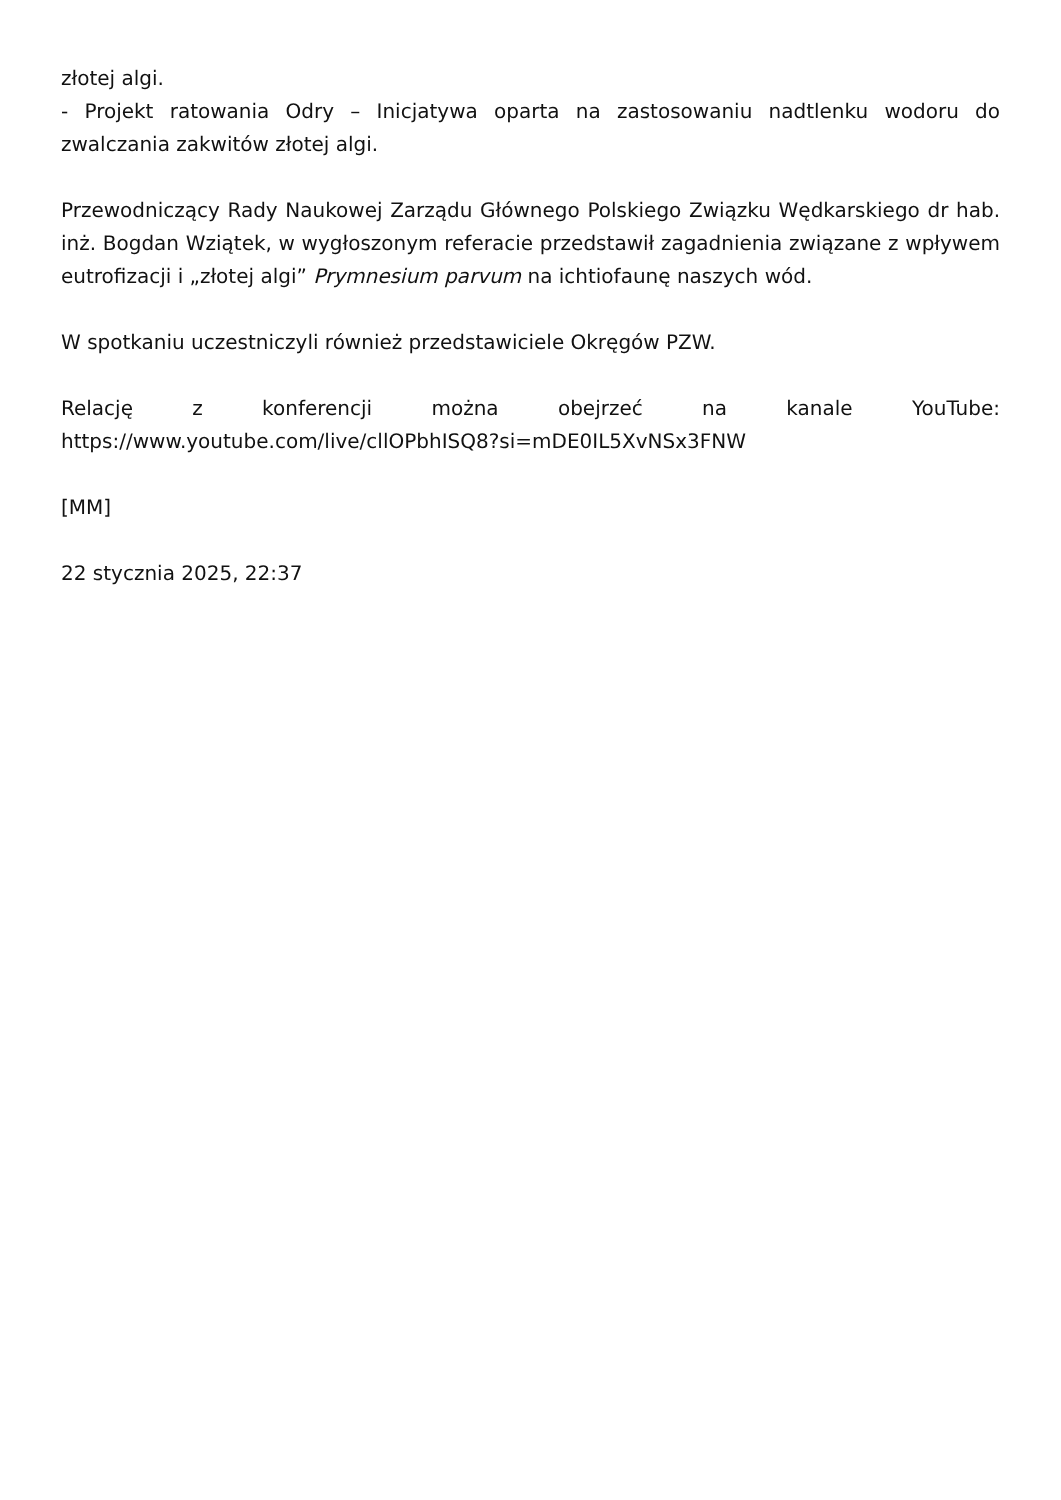złotej algi.
- Projekt ratowania Odry – Inicjatywa oparta na zastosowaniu nadtlenku wodoru do zwalczania zakwitów złotej algi.
Przewodniczący Rady Naukowej Zarządu Głównego Polskiego Związku Wędkarskiego dr hab. inż. Bogdan Wziątek, w wygłoszonym referacie przedstawił zagadnienia związane z wpływem eutrofizacji i „złotej algi” Prymnesium parvum na ichtiofaunę naszych wód.
W spotkaniu uczestniczyli również przedstawiciele Okręgów PZW.
Relację z konferencji można obejrzeć na kanale YouTube:
https://www.youtube.com/live/cllOPbhISQ8?si=mDE0IL5XvNSx3FNW
[MM]
22 stycznia 2025, 22:37